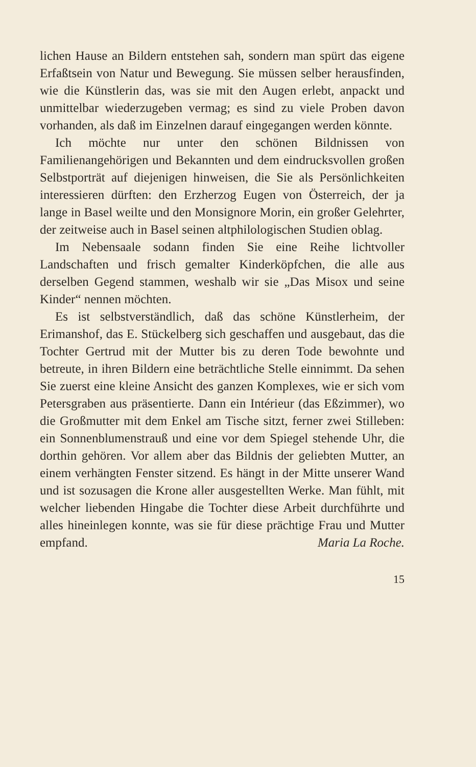lichen Hause an Bildern entstehen sah, sondern man spürt das eigene Erfaßtsein von Natur und Bewegung. Sie müssen selber herausfinden, wie die Künstlerin das, was sie mit den Augen erlebt, anpackt und unmittelbar wiederzugeben vermag; es sind zu viele Proben davon vorhanden, als daß im Einzelnen darauf eingegangen werden könnte.
Ich möchte nur unter den schönen Bildnissen von Familienangehörigen und Bekannten und dem eindrucksvollen großen Selbstporträt auf diejenigen hinweisen, die Sie als Persönlichkeiten interessieren dürften: den Erzherzog Eugen von Österreich, der ja lange in Basel weilte und den Monsignore Morin, ein großer Gelehrter, der zeitweise auch in Basel seinen altphilologischen Studien oblag.
Im Nebensaale sodann finden Sie eine Reihe lichtvoller Landschaften und frisch gemalter Kinderköpfchen, die alle aus derselben Gegend stammen, weshalb wir sie „Das Misox und seine Kinder“ nennen möchten.
Es ist selbstverständlich, daß das schöne Künstlerheim, der Erimanshof, das E. Stückelberg sich geschaffen und ausgebaut, das die Tochter Gertrud mit der Mutter bis zu deren Tode bewohnte und betreute, in ihren Bildern eine beträchtliche Stelle einnimmt. Da sehen Sie zuerst eine kleine Ansicht des ganzen Komplexes, wie er sich vom Petersgraben aus präsentierte. Dann ein Intérieur (das Eßzimmer), wo die Großmutter mit dem Enkel am Tische sitzt, ferner zwei Stilleben: ein Sonnenblumenstrauß und eine vor dem Spiegel stehende Uhr, die dorthin gehören. Vor allem aber das Bildnis der geliebten Mutter, an einem verhängten Fenster sitzend. Es hängt in der Mitte unserer Wand und ist sozusagen die Krone aller ausgestellten Werke. Man fühlt, mit welcher liebenden Hingabe die Tochter diese Arbeit durchführte und alles hineinlegen konnte, was sie für diese prächtige Frau und Mutter empfand. Maria La Roche.
15